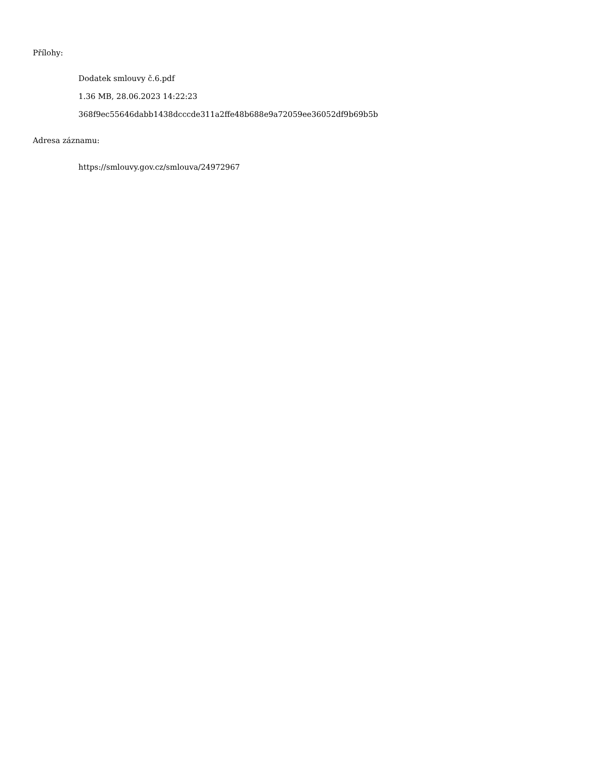Přílohy:
Dodatek smlouvy č.6.pdf
1.36 MB, 28.06.2023 14:22:23
368f9ec55646dabb1438dcccde311a2ffe48b688e9a72059ee36052df9b69b5b
Adresa záznamu:
https://smlouvy.gov.cz/smlouva/24972967